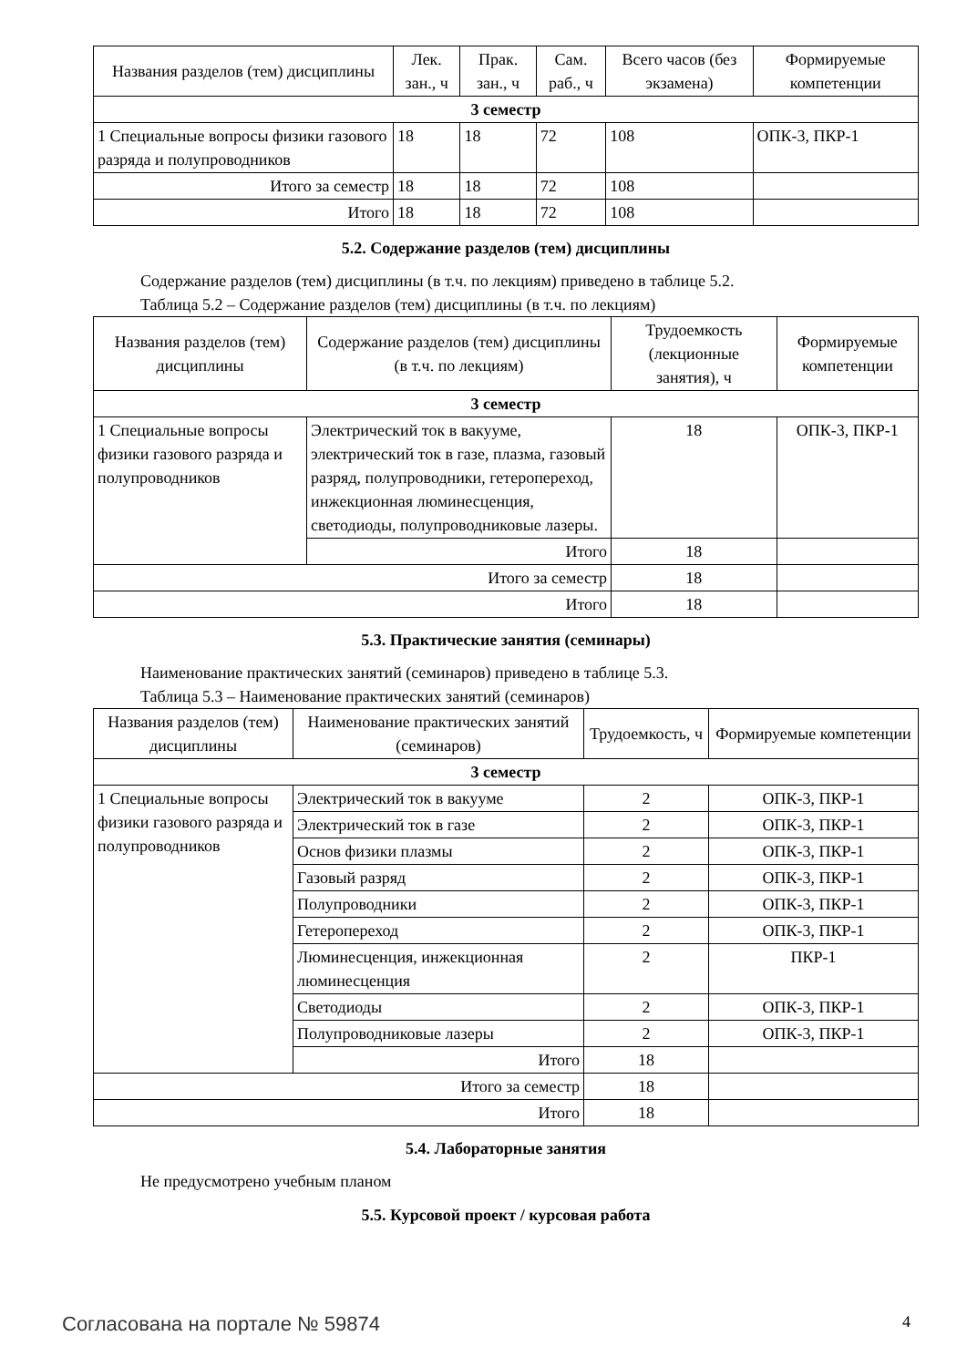| Названия разделов (тем) дисциплины | Лек. зан., ч | Прак. зан., ч | Сам. раб., ч | Всего часов (без экзамена) | Формируемые компетенции |
| --- | --- | --- | --- | --- | --- |
| 3 семестр | | | | | |
| 1 Специальные вопросы физики газового разряда и полупроводников | 18 | 18 | 72 | 108 | ОПК-3, ПКР-1 |
| Итого за семестр | 18 | 18 | 72 | 108 | |
| Итого | 18 | 18 | 72 | 108 | |
5.2. Содержание разделов (тем) дисциплины
Содержание разделов (тем) дисциплины (в т.ч. по лекциям) приведено в таблице 5.2.
Таблица 5.2 – Содержание разделов (тем) дисциплины (в т.ч. по лекциям)
| Названия разделов (тем) дисциплины | Содержание разделов (тем) дисциплины (в т.ч. по лекциям) | Трудоемкость (лекционные занятия), ч | Формируемые компетенции |
| --- | --- | --- | --- |
| 3 семестр | | | |
| 1 Специальные вопросы физики газового разряда и полупроводников | Электрический ток в вакууме, электрический ток в газе, плазма, газовый разряд, полупроводники, гетеропереход, инжекционная люминесценция, светодиоды, полупроводниковые лазеры. | 18 | ОПК-3, ПКР-1 |
| | Итого | 18 | |
| Итого за семестр | | 18 | |
| Итого | | 18 | |
5.3. Практические занятия (семинары)
Наименование практических занятий (семинаров) приведено в таблице 5.3.
Таблица 5.3 – Наименование практических занятий (семинаров)
| Названия разделов (тем) дисциплины | Наименование практических занятий (семинаров) | Трудоемкость, ч | Формируемые компетенции |
| --- | --- | --- | --- |
| 3 семестр | | | |
| 1 Специальные вопросы физики газового разряда и полупроводников | Электрический ток в вакууме | 2 | ОПК-3, ПКР-1 |
| | Электрический ток в газе | 2 | ОПК-3, ПКР-1 |
| | Основ физики плазмы | 2 | ОПК-3, ПКР-1 |
| | Газовый разряд | 2 | ОПК-3, ПКР-1 |
| | Полупроводники | 2 | ОПК-3, ПКР-1 |
| | Гетеропереход | 2 | ОПК-3, ПКР-1 |
| | Люминесценция, инжекционная люминесценция | 2 | ПКР-1 |
| | Светодиоды | 2 | ОПК-3, ПКР-1 |
| | Полупроводниковые лазеры | 2 | ОПК-3, ПКР-1 |
| | Итого | 18 | |
| Итого за семестр | | 18 | |
| Итого | | 18 | |
5.4. Лабораторные занятия
Не предусмотрено учебным планом
5.5. Курсовой проект / курсовая работа
Согласована на портале № 59874 4